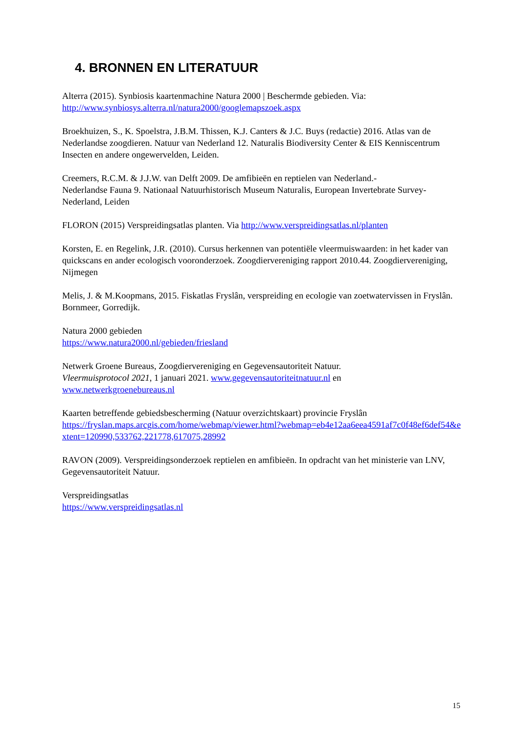4. BRONNEN EN LITERATUUR
Alterra (2015). Synbiosis kaartenmachine Natura 2000 | Beschermde gebieden. Via:
http://www.synbiosys.alterra.nl/natura2000/googlemapszoek.aspx
Broekhuizen, S., K. Spoelstra, J.B.M. Thissen, K.J. Canters & J.C. Buys (redactie) 2016. Atlas van de Nederlandse zoogdieren. Natuur van Nederland 12. Naturalis Biodiversity Center & EIS Kenniscentrum Insecten en andere ongewervelden, Leiden.
Creemers, R.C.M. & J.J.W. van Delft 2009. De amfibieën en reptielen van Nederland.-
Nederlandse Fauna 9. Nationaal Natuurhistorisch Museum Naturalis, European Invertebrate Survey- Nederland, Leiden
FLORON (2015) Verspreidingsatlas planten. Via http://www.verspreidingsatlas.nl/planten
Korsten, E. en Regelink, J.R. (2010). Cursus herkennen van potentiële vleermuiswaarden: in het kader van quickscans en ander ecologisch vooronderzoek. Zoogdiervereniging rapport 2010.44. Zoogdiervereniging, Nijmegen
Melis, J. & M.Koopmans, 2015. Fiskatlas Fryslân, verspreiding en ecologie van zoetwatervissen in Fryslân. Bornmeer, Gorredijk.
Natura 2000 gebieden
https://www.natura2000.nl/gebieden/friesland
Netwerk Groene Bureaus, Zoogdiervereniging en Gegevensautoriteit Natuur.
Vleermuisprotocol 2021, 1 januari 2021. www.gegevensautoriteitnatuur.nl en
www.netwerkgroenebureaus.nl
Kaarten betreffende gebiedsbescherming (Natuur overzichtskaart) provincie Fryslân
https://fryslan.maps.arcgis.com/home/webmap/viewer.html?webmap=eb4e12aa6eea4591af7c0f48ef6def54&extent=120990,533762,221778,617075,28992
RAVON (2009). Verspreidingsonderzoek reptielen en amfibieën. In opdracht van het ministerie van LNV, Gegevensautoriteit Natuur.
Verspreidingsatlas
https://www.verspreidingsatlas.nl
15